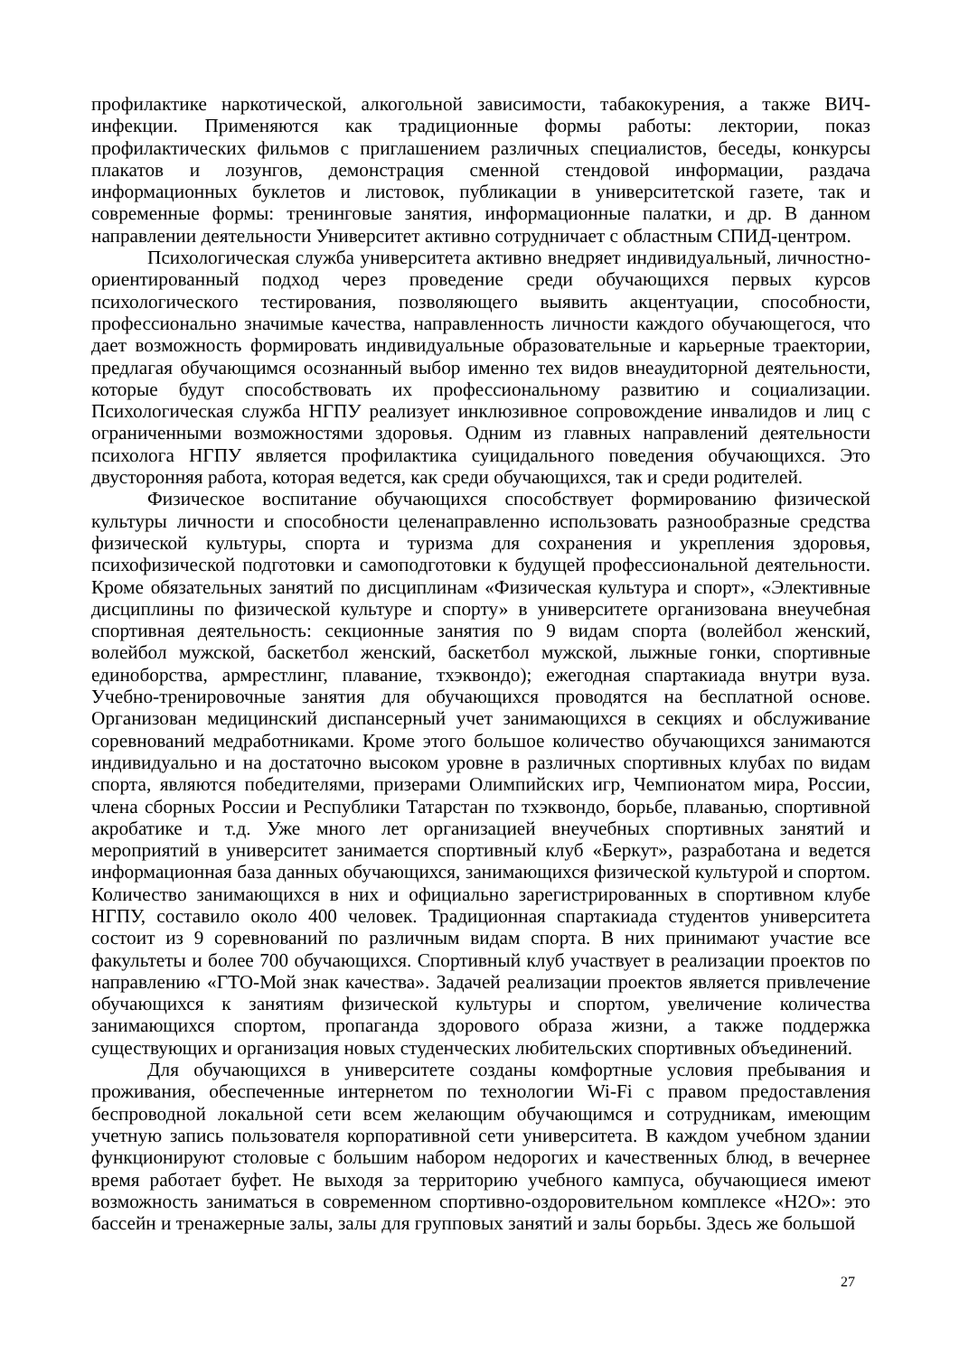профилактике наркотической, алкогольной зависимости, табакокурения, а также ВИЧ-инфекции. Применяются как традиционные формы работы: лектории, показ профилактических фильмов с приглашением различных специалистов, беседы, конкурсы плакатов и лозунгов, демонстрация сменной стендовой информации, раздача информационных буклетов и листовок, публикации в университетской газете, так и современные формы: тренинговые занятия, информационные палатки, и др. В данном направлении деятельности Университет активно сотрудничает с областным СПИД-центром.
Психологическая служба университета активно внедряет индивидуальный, личностно-ориентированный подход через проведение среди обучающихся первых курсов психологического тестирования, позволяющего выявить акцентуации, способности, профессионально значимые качества, направленность личности каждого обучающегося, что дает возможность формировать индивидуальные образовательные и карьерные траектории, предлагая обучающимся осознанный выбор именно тех видов внеаудиторной деятельности, которые будут способствовать их профессиональному развитию и социализации. Психологическая служба НГПУ реализует инклюзивное сопровождение инвалидов и лиц с ограниченными возможностями здоровья. Одним из главных направлений деятельности психолога НГПУ является профилактика суицидального поведения обучающихся. Это двусторонняя работа, которая ведется, как среди обучающихся, так и среди родителей.
Физическое воспитание обучающихся способствует формированию физической культуры личности и способности целенаправленно использовать разнообразные средства физической культуры, спорта и туризма для сохранения и укрепления здоровья, психофизической подготовки и самоподготовки к будущей профессиональной деятельности. Кроме обязательных занятий по дисциплинам «Физическая культура и спорт», «Элективные дисциплины по физической культуре и спорту» в университете организована внеучебная спортивная деятельность: секционные занятия по 9 видам спорта (волейбол женский, волейбол мужской, баскетбол женский, баскетбол мужской, лыжные гонки, спортивные единоборства, армрестлинг, плавание, тхэквондо); ежегодная спартакиада внутри вуза. Учебно-тренировочные занятия для обучающихся проводятся на бесплатной основе. Организован медицинский диспансерный учет занимающихся в секциях и обслуживание соревнований медработниками. Кроме этого большое количество обучающихся занимаются индивидуально и на достаточно высоком уровне в различных спортивных клубах по видам спорта, являются победителями, призерами Олимпийских игр, Чемпионатом мира, России, члена сборных России и Республики Татарстан по тхэквондо, борьбе, плаванью, спортивной акробатике и т.д. Уже много лет организацией внеучебных спортивных занятий и мероприятий в университет занимается спортивный клуб «Беркут», разработана и ведется информационная база данных обучающихся, занимающихся физической культурой и спортом. Количество занимающихся в них и официально зарегистрированных в спортивном клубе НГПУ, составило около 400 человек. Традиционная спартакиада студентов университета состоит из 9 соревнований по различным видам спорта. В них принимают участие все факультеты и более 700 обучающихся. Спортивный клуб участвует в реализации проектов по направлению «ГТО-Мой знак качества». Задачей реализации проектов является привлечение обучающихся к занятиям физической культуры и спортом, увеличение количества занимающихся спортом, пропаганда здорового образа жизни, а также поддержка существующих и организация новых студенческих любительских спортивных объединений.
Для обучающихся в университете созданы комфортные условия пребывания и проживания, обеспеченные интернетом по технологии Wi-Fi с правом предоставления беспроводной локальной сети всем желающим обучающимся и сотрудникам, имеющим учетную запись пользователя корпоративной сети университета. В каждом учебном здании функционируют столовые с большим набором недорогих и качественных блюд, в вечернее время работает буфет. Не выходя за территорию учебного кампуса, обучающиеся имеют возможность заниматься в современном спортивно-оздоровительном комплексе «Н2О»: это бассейн и тренажерные залы, залы для групповых занятий и залы борьбы. Здесь же большой
27